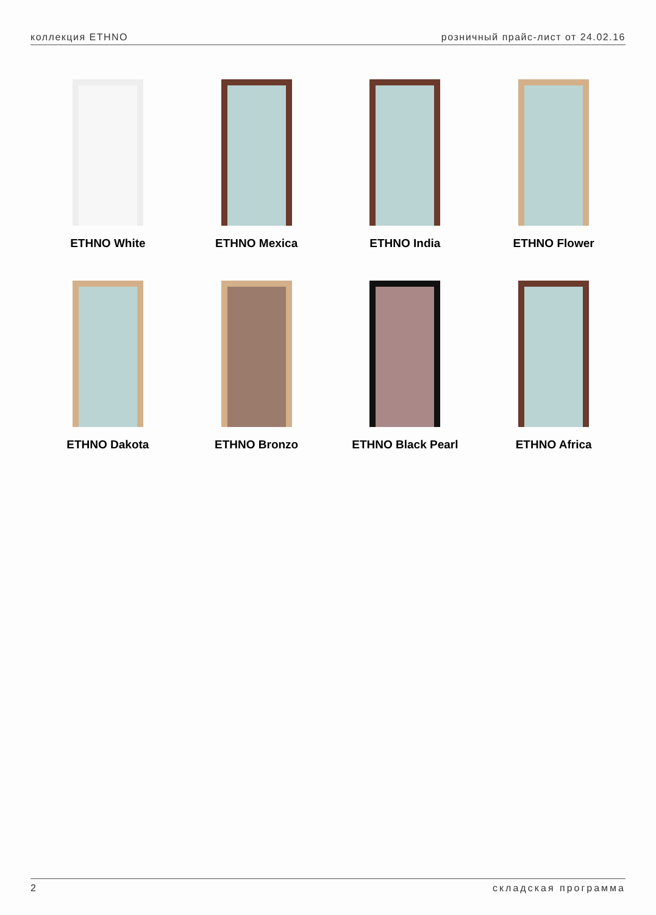коллекция ETHNO розничный прайс-лист от 24.02.16
ETHNO White
ETHNO Mexica
ETHNO India
ETHNO Flower
ETHNO Dakota
ETHNO Bronzo
ETHNO Black Pearl
ETHNO Africa
2 складская программа